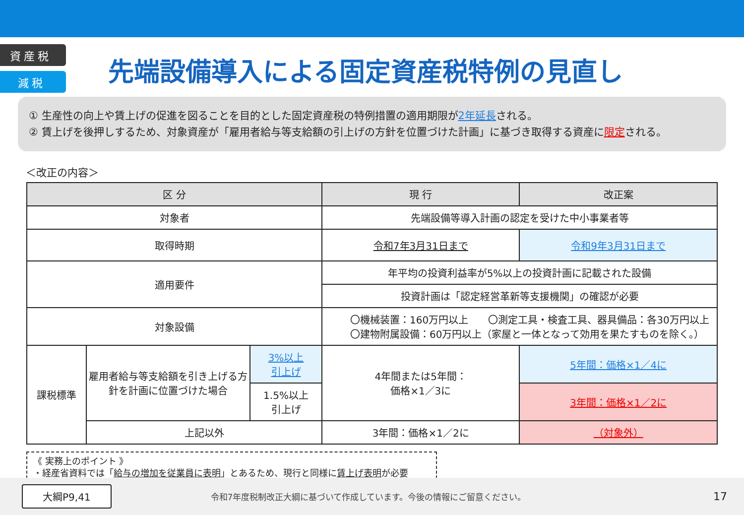資産税
減税
先端設備導入による固定資産税特例の見直し
① 生産性の向上や賃上げの促進を図ることを目的とした固定資産税の特例措置の適用期限が2年延長される。
② 賃上げを後押しするため、対象資産が「雇用者給与等支給額の引上げの方針を位置づけた計画」に基づき取得する資産に限定される。
＜改正の内容＞
| 区 分 | | | 現 行 | 改正案 |
| --- | --- | --- | --- | --- |
| 対象者 | | | 先端設備等導入計画の認定を受けた中小事業者等 | |
| 取得時期 | | | 令和7年3月31日まで | 令和9年3月31日まで |
| 適用要件 | | | 年平均の投資利益率が5%以上の投資計画に記載された設備 | |
| | | | 投資計画は「認定経営革新等支援機関」の確認が必要 | |
| 対象設備 | | | 〇機械装置：160万円以上 〇測定工具・検査工具、器具備品：各30万円以上 〇建物附属設備：60万円以上（家屋と一体となって効用を果たすものを除く。） | |
| 課税標準 | 雇用者給与等支給額を引き上げる方針を計画に位置づけた場合 | 3%以上 引上げ | 4年間または5年間： 価格×1／3に | 5年間：価格×1／4に |
| | | 1.5%以上 引上げ | | 3年間：価格×1／2に |
| | 上記以外 | | 3年間：価格×1／2に | （対象外） |
《 実務上のポイント 》
・経産省資料では「給与の増加を従業員に表明」とあるため、現行と同様に賃上げ表明が必要
大綱P9,41 令和7年度税制改正大綱に基づいて作成しています。今後の情報にご留意ください。 17